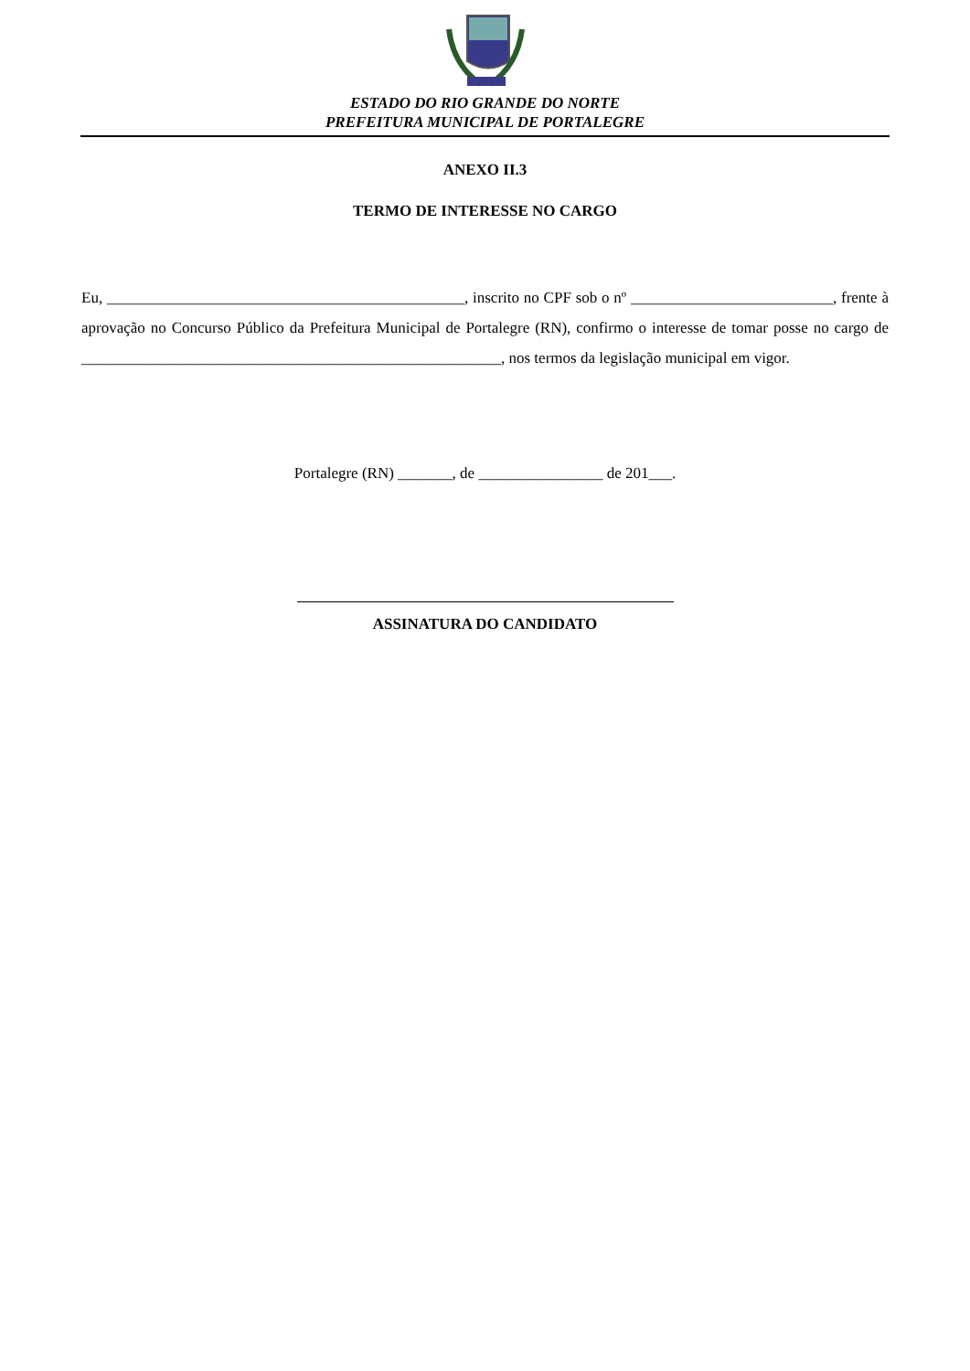ESTADO DO RIO GRANDE DO NORTE
PREFEITURA MUNICIPAL DE PORTALEGRE
ANEXO II.3
TERMO DE INTERESSE NO CARGO
Eu, ______________________________________________, inscrito no CPF sob o nº __________________________, frente à aprovação no Concurso Público da Prefeitura Municipal de Portalegre (RN), confirmo o interesse de tomar posse no cargo de ______________________________________________________, nos termos da legislação municipal em vigor.
Portalegre (RN) _______, de ________________ de 201___.
ASSINATURA DO CANDIDATO